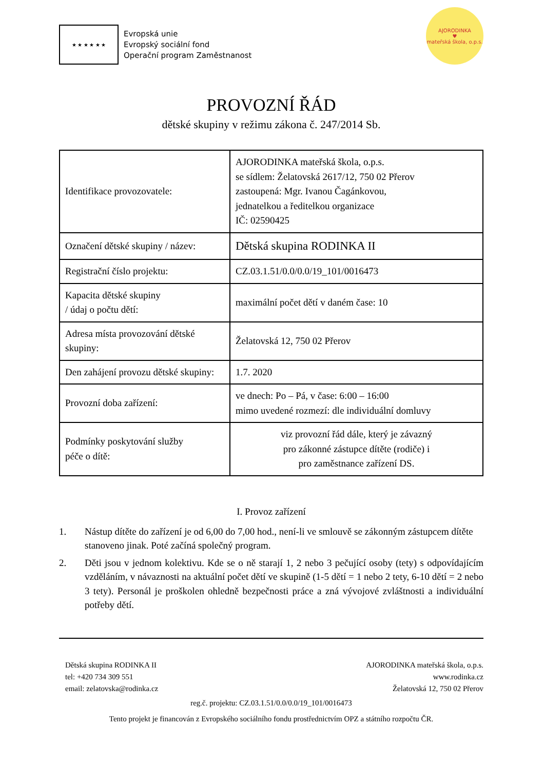★ ★ ★ ★ ★ ★
Evropská unie
Evropský sociální fond
Operační program Zaměstnanost
AJORODINKA
♥
mateřská škola, o.p.s.
PROVOZNÍ ŘÁD
dětské skupiny v režimu zákona č. 247/2014 Sb.
| Identifikace provozovatele: | AJORODINKA mateřská škola, o.p.s. se sídlem: Želatovská 2617/12, 750 02 Přerov zastoupená: Mgr. Ivanou Čagánkovou, jednatelkou a ředitelkou organizace IČ: 02590425 |
| Označení dětské skupiny / název: | Dětská skupina RODINKA II |
| Registrační číslo projektu: | CZ.03.1.51/0.0/0.0/19_101/0016473 |
| Kapacita dětské skupiny / údaj o počtu dětí: | maximální počet dětí v daném čase: 10 |
| Adresa místa provozování dětské skupiny: | Želatovská 12, 750 02 Přerov |
| Den zahájení provozu dětské skupiny: | 1.7. 2020 |
| Provozní doba zařízení: | ve dnech: Po – Pá, v čase: 6:00 – 16:00 mimo uvedené rozmezí: dle individuální domluvy |
| Podmínky poskytování služby péče o dítě: | viz provozní řád dále, který je závazný pro zákonné zástupce dítěte (rodiče) i pro zaměstnance zařízení DS. |
I. Provoz zařízení
1. Nástup dítěte do zařízení je od 6,00 do 7,00 hod., není-li ve smlouvě se zákonným zástupcem dítěte stanoveno jinak. Poté začíná společný program.
2. Děti jsou v jednom kolektivu. Kde se o ně starají 1, 2 nebo 3 pečující osoby (tety) s odpovídajícím vzděláním, v návaznosti na aktuální počet dětí ve skupině (1-5 dětí = 1 nebo 2 tety, 6-10 dětí = 2 nebo 3 tety). Personál je proškolen ohledně bezpečnosti práce a zná vývojové zvláštnosti a individuální potřeby dětí.
Dětská skupina RODINKA II
tel: +420 734 309 551
email: zelatovska@rodinka.cz
AJORODINKA mateřská škola, o.p.s.
www.rodinka.cz
Želatovská 12, 750 02 Přerov
reg.č. projektu: CZ.03.1.51/0.0/0.0/19_101/0016473
Tento projekt je financován z Evropského sociálního fondu prostřednictvím OPZ a státního rozpočtu ČR.